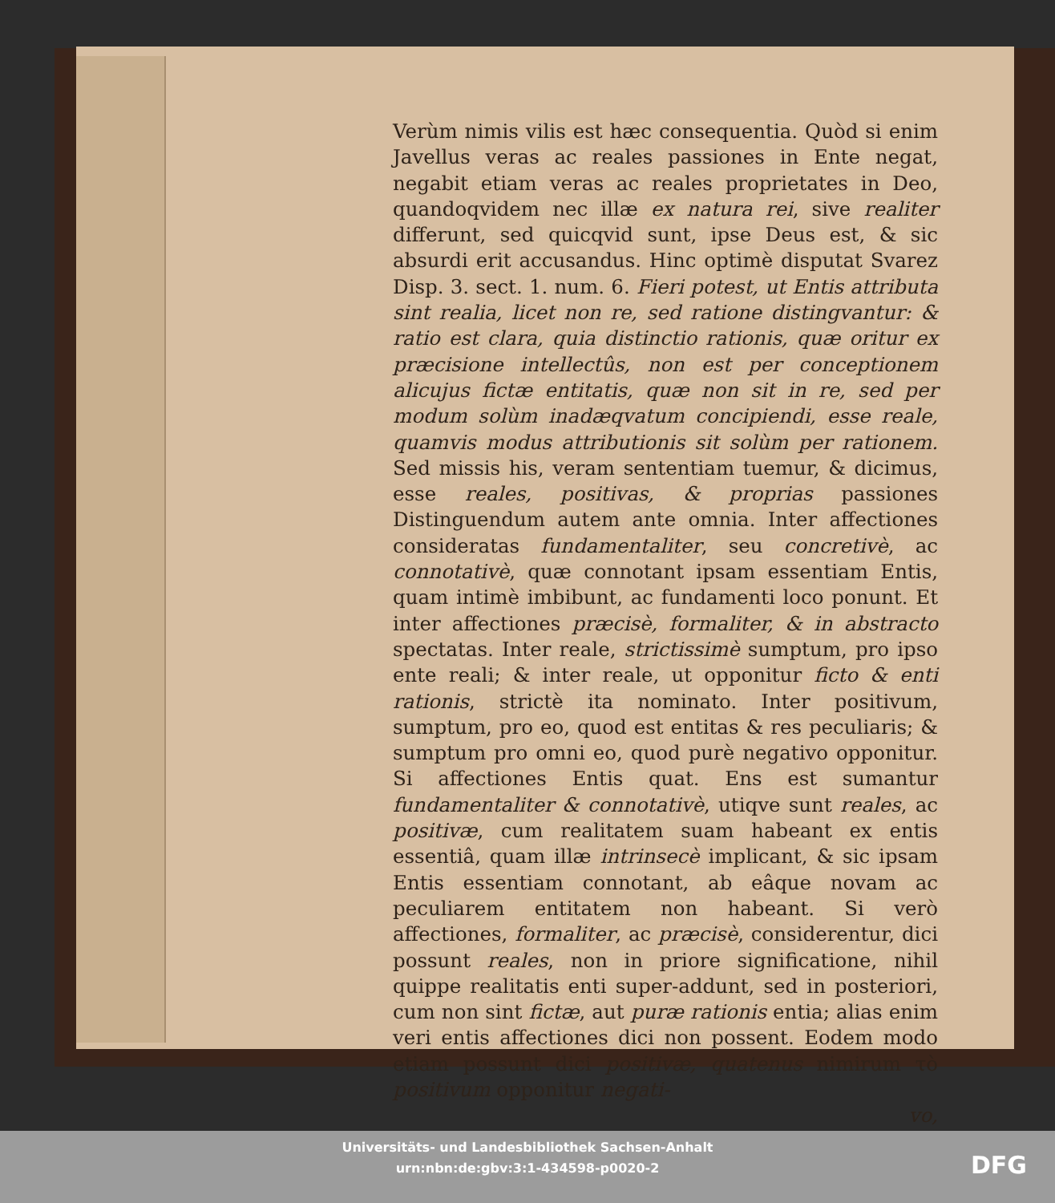Verùm nimis vilis est hæc consequentia. Quòd si enim Javellus veras ac reales passiones in Ente negat, negabit etiam veras ac reales proprietates in Deo, quandoqvidem nec illæ ex natura rei, sive realiter differunt, sed quicqvid sunt, ipse Deus est, & sic absurdi erit accusandus. Hinc optimè disputat Svarez Disp. 3. sect. 1. num. 6. Fieri potest, ut Entis attributa sint realia, licet non re, sed ratione distingvantur: & ratio est clara, quia distinctio rationis, quæ oritur ex præcisione intellectûs, non est per conceptionem alicujus fictæ entitatis, quæ non sit in re, sed per modum solùm inadæqvatum concipiendi, esse reale, quamvis modus attributionis sit solùm per rationem. Sed missis his, veram sententiam tuemur, & dicimus, esse reales, positivas, & proprias passiones Distinguendum autem ante omnia. Inter affectiones considera­tas fundamentaliter, seu concretivè, ac connotativè, quæ connotant ipsam essentiam Entis, quam intimè imbibunt, ac fundamenti loco ponunt. Et inter affectiones præcisè, formaliter, & in abstracto spectatas. Inter reale, strictissimè sumptum, pro ipso ente reali; & inter reale, ut opponitur ficto & enti rationis, strictè ita nominato. Inter positivum, sumptum, pro eo, quod est entitas & res peculiaris; & sumptum pro omni eo, quod purè negativo opponitur. Si affectiones Entis quat. Ens est sumantur fundamentaliter & connotativè, utiqve sunt reales, ac positivæ, cum realitatem suam habeant ex entis essentiâ, quam illæ intrinsecè implicant, & sic ipsam Entis essentiam connotant, ab eâque novam ac peculiarem entitatem non habeant. Si verò affectiones, formaliter, ac præcisè, considerentur, dici possunt reales, non in priore significatione, nihil quippe realitatis enti super-addunt, sed in posteriori, cum non sint fictæ, aut puræ rationis entia; alias enim veri entis affectiones dici non possent. Eodem modo etiam possunt dici positivæ, quatenus nimirum τὸ positivum opponitur negati-
vo,
Universitäts- und Landesbibliothek Sachsen-Anhalt
urn:nbn:de:gbv:3:1-434598-p0020-2
DFG